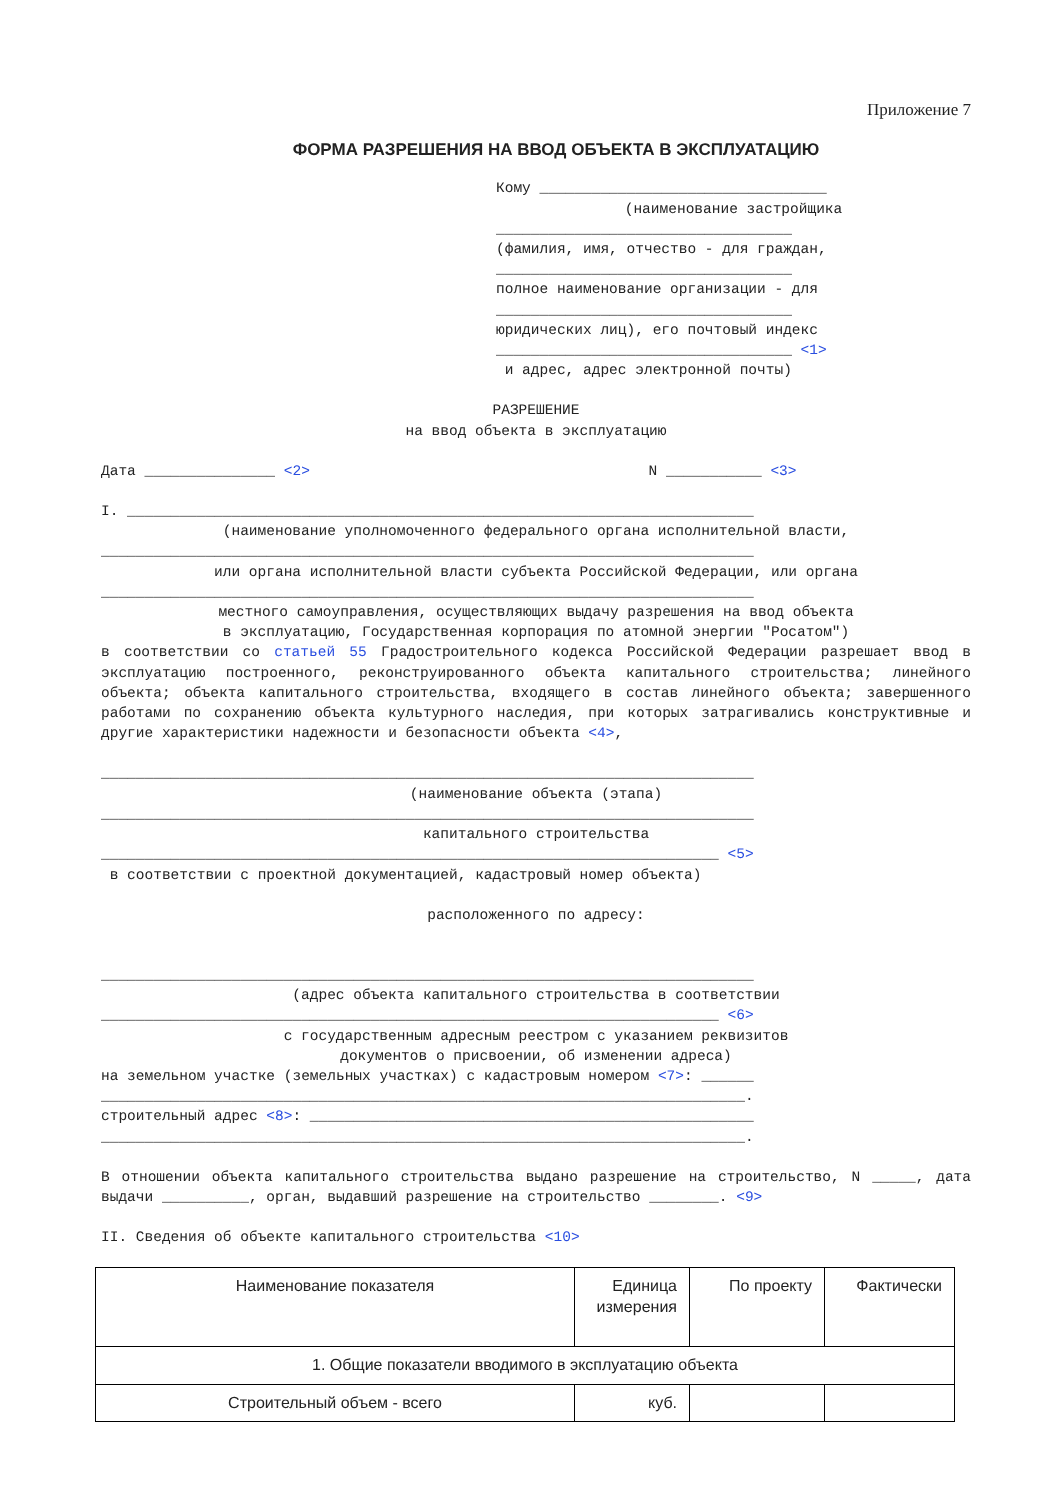Приложение 7
ФОРМА РАЗРЕШЕНИЯ НА ВВОД ОБЪЕКТА В ЭКСПЛУАТАЦИЮ
Кому _________________________________
(наименование застройщика
__________________________________
(фамилия, имя, отчество - для граждан,
__________________________________
полное наименование организации - для
__________________________________
юридических лиц), его почтовый индекс
__________________________________ <1>
и адрес, адрес электронной почты)
РАЗРЕШЕНИЕ
на ввод объекта в эксплуатацию
Дата _______________ <2> N ___________ <3>
I. ________________________________________________________________________
(наименование уполномоченного федерального органа исполнительной власти,
___________________________________________________________________________
или органа исполнительной власти субъекта Российской Федерации, или органа
___________________________________________________________________________
местного самоуправления, осуществляющих выдачу разрешения на ввод объекта
в эксплуатацию, Государственная корпорация по атомной энергии "Росатом")
в соответствии со статьей 55 Градостроительного кодекса Российской Федерации разрешает ввод в эксплуатацию построенного, реконструированного объекта капитального строительства; линейного объекта; объекта капитального строительства, входящего в состав линейного объекта; завершенного работами по сохранению объекта культурного наследия, при которых затрагивались конструктивные и другие характеристики надежности и безопасности объекта <4>,
___________________________________________________________________________
(наименование объекта (этапа)
___________________________________________________________________________
капитального строительства
_______________________________________________________________________ <5>
в соответствии с проектной документацией, кадастровый номер объекта)
расположенного по адресу:
___________________________________________________________________________
(адрес объекта капитального строительства в соответствии
_______________________________________________________________________ <6>
с государственным адресным реестром с указанием реквизитов
документов о присвоении, об изменении адреса)
на земельном участке (земельных участках) с кадастровым номером <7>: ______
__________________________________________________________________________.
строительный адрес <8>: ___________________________________________________
__________________________________________________________________________.
В отношении объекта капитального строительства выдано разрешение на строительство, N _____, дата выдачи __________, орган, выдавший разрешение на строительство ________. <9>
II. Сведения об объекте капитального строительства <10>
| Наименование показателя | Единица измерения | По проекту | Фактически |
| --- | --- | --- | --- |
| 1. Общие показатели вводимого в эксплуатацию объекта | | | |
| Строительный объем - всего | куб. | | |